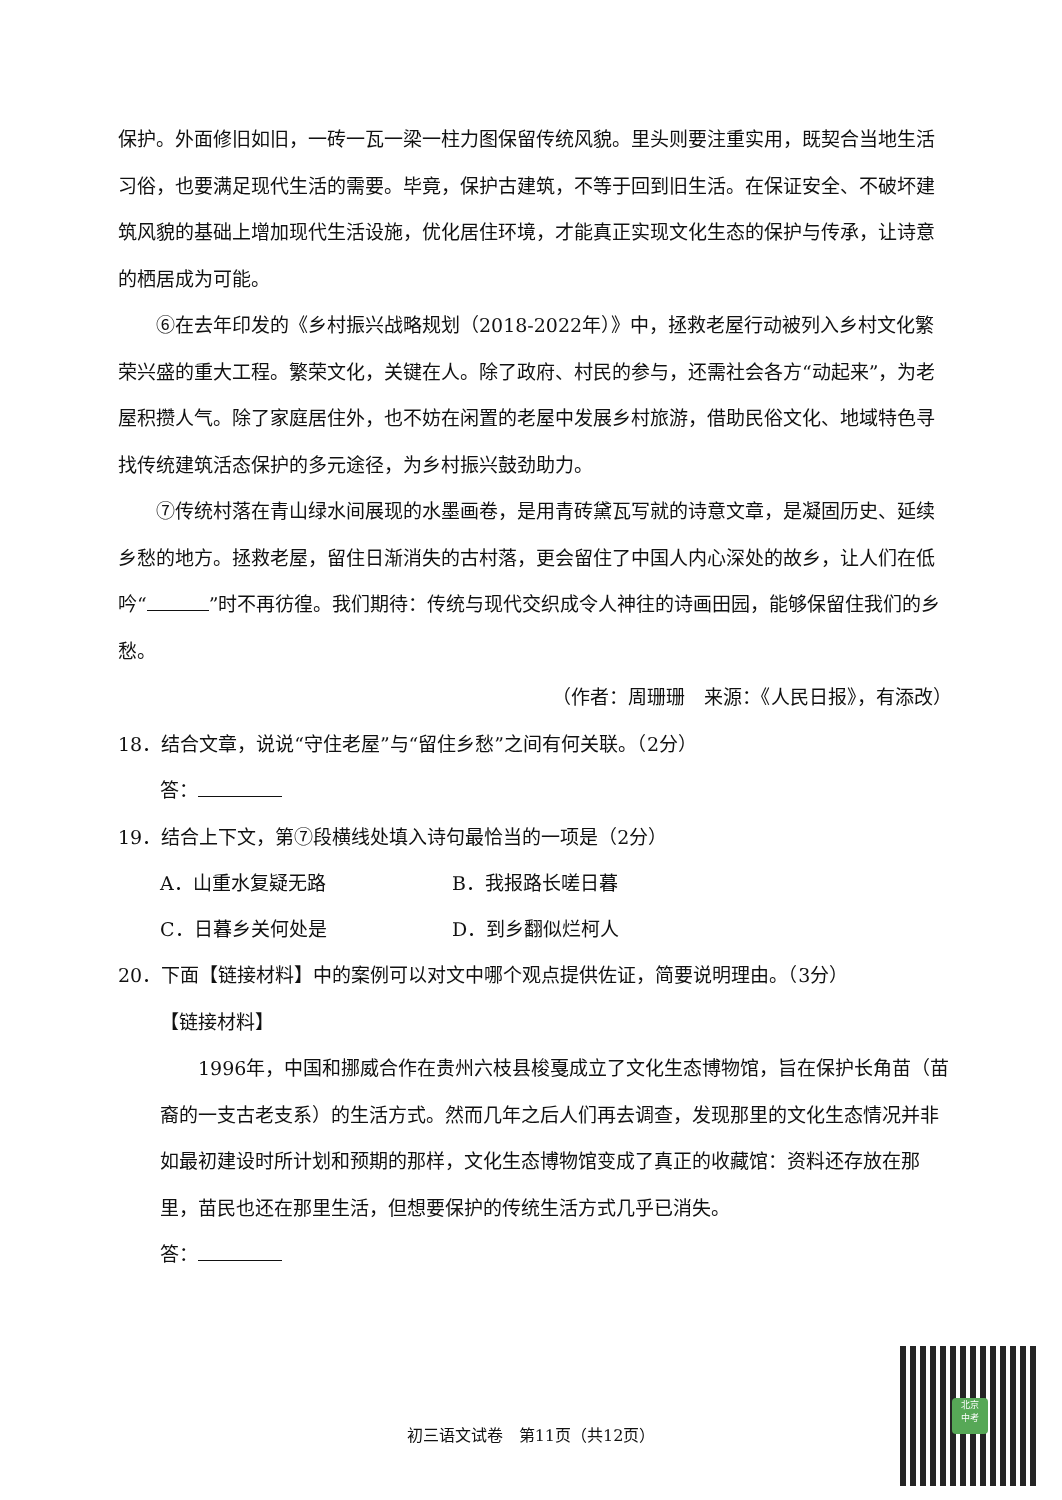保护。外面修旧如旧，一砖一瓦一梁一柱力图保留传统风貌。里头则要注重实用，既契合当地生活习俗，也要满足现代生活的需要。毕竟，保护古建筑，不等于回到旧生活。在保证安全、不破坏建筑风貌的基础上增加现代生活设施，优化居住环境，才能真正实现文化生态的保护与传承，让诗意的栖居成为可能。
⑥在去年印发的《乡村振兴战略规划（2018-2022年）》中，拯救老屋行动被列入乡村文化繁荣兴盛的重大工程。繁荣文化，关键在人。除了政府、村民的参与，还需社会各方“动起来”，为老屋积攒人气。除了家庭居住外，也不妨在闲置的老屋中发展乡村旅游，借助民俗文化、地域特色寻找传统建筑活态保护的多元途径，为乡村振兴鼓劲助力。
⑦传统村落在青山绿水间展现的水墨画卷，是用青砖黛瓦写就的诗意文章，是凝固历史、延续乡愁的地方。拯救老屋，留住日渐消失的古村落，更会留住了中国人内心深处的故乡，让人们在低吟“ ”时不再彷徨。我们期待：传统与现代交织成令人神往的诗画田园，能够保留住我们的乡愁。
（作者：周珊珊　来源：《人民日报》，有添改）
18．结合文章，说说“守住老屋”与“留住乡愁”之间有何关联。（2分）
答：
19．结合上下文，第⑦段横线处填入诗句最恰当的一项是（2分）
A．山重水复疑无路 B．我报路长嗟日暮
C．日暮乡关何处是 D．到乡翻似烂柯人
20．下面【链接材料】中的案例可以对文中哪个观点提供佐证，简要说明理由。（3分）
【链接材料】
1996年，中国和挪威合作在贵州六枝县梭戛成立了文化生态博物馆，旨在保护长角苗（苗裔的一支古老支系）的生活方式。然而几年之后人们再去调查，发现那里的文化生态情况并非如最初建设时所计划和预期的那样，文化生态博物馆变成了真正的收藏馆：资料还存放在那里，苗民也还在那里生活，但想要保护的传统生活方式几乎已消失。
答：
初三语文试卷　第11页（共12页）
北京
中考